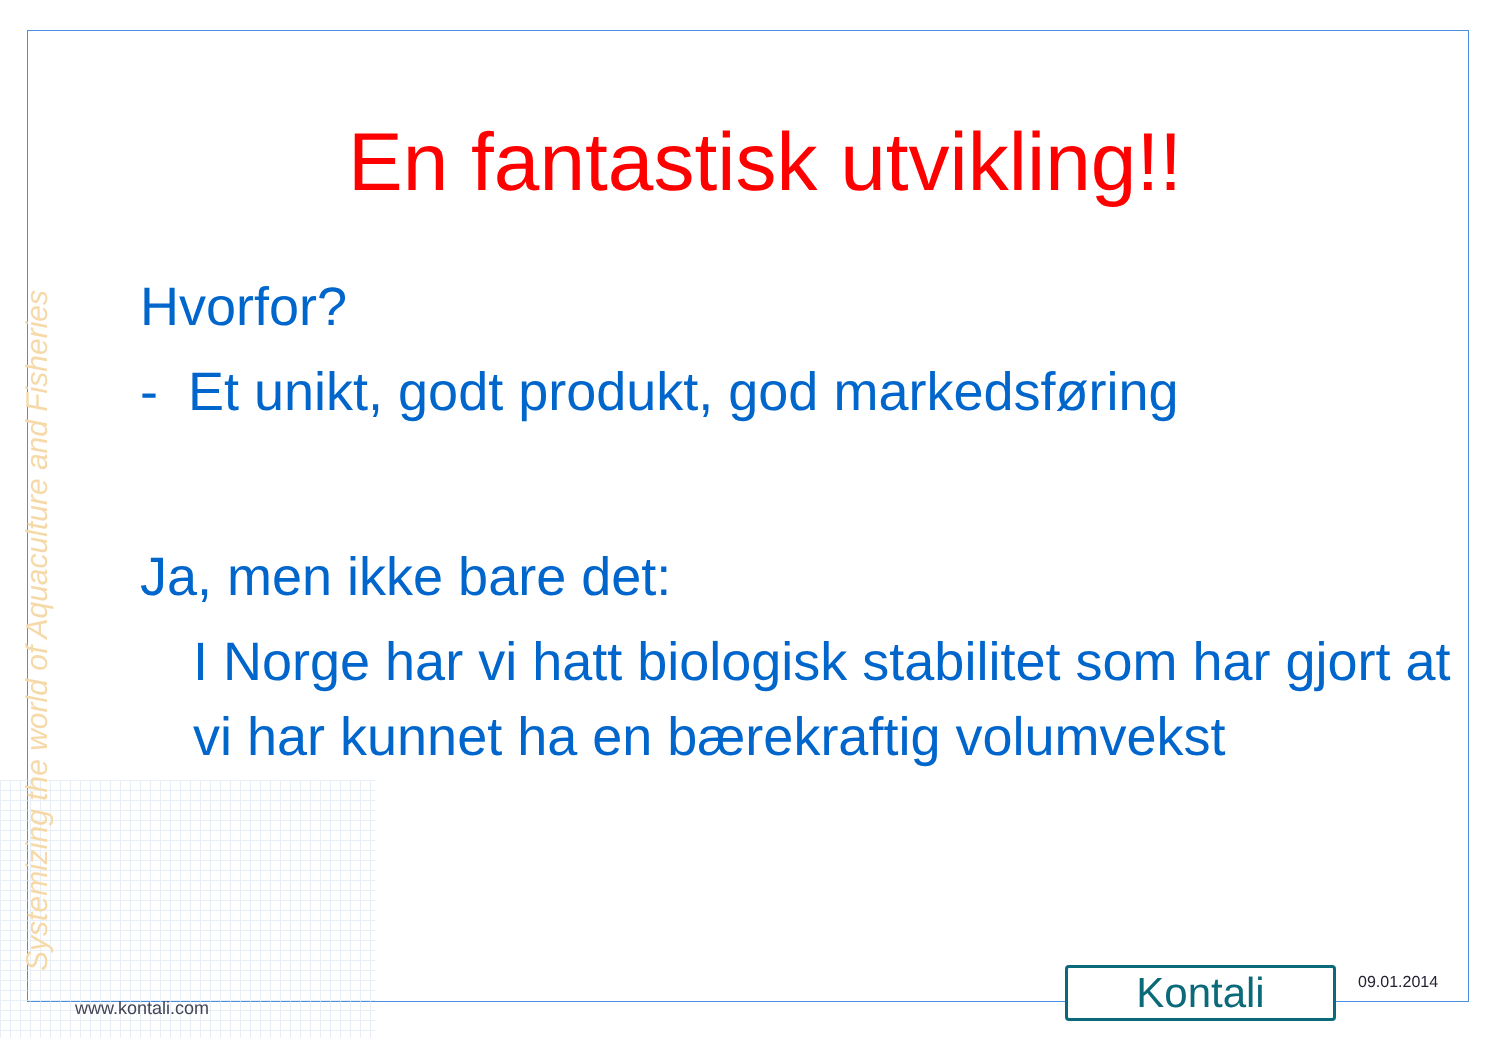Systemizing the world of Aquaculture and Fisheries
En fantastisk utvikling!!
Hvorfor?
- Et unikt, godt produkt, god markedsføring
Ja, men ikke bare det:
I Norge har vi hatt biologisk stabilitet som har gjort at vi har kunnet ha en bærekraftig volumvekst
www.kontali.com Kontali 09.01.2014